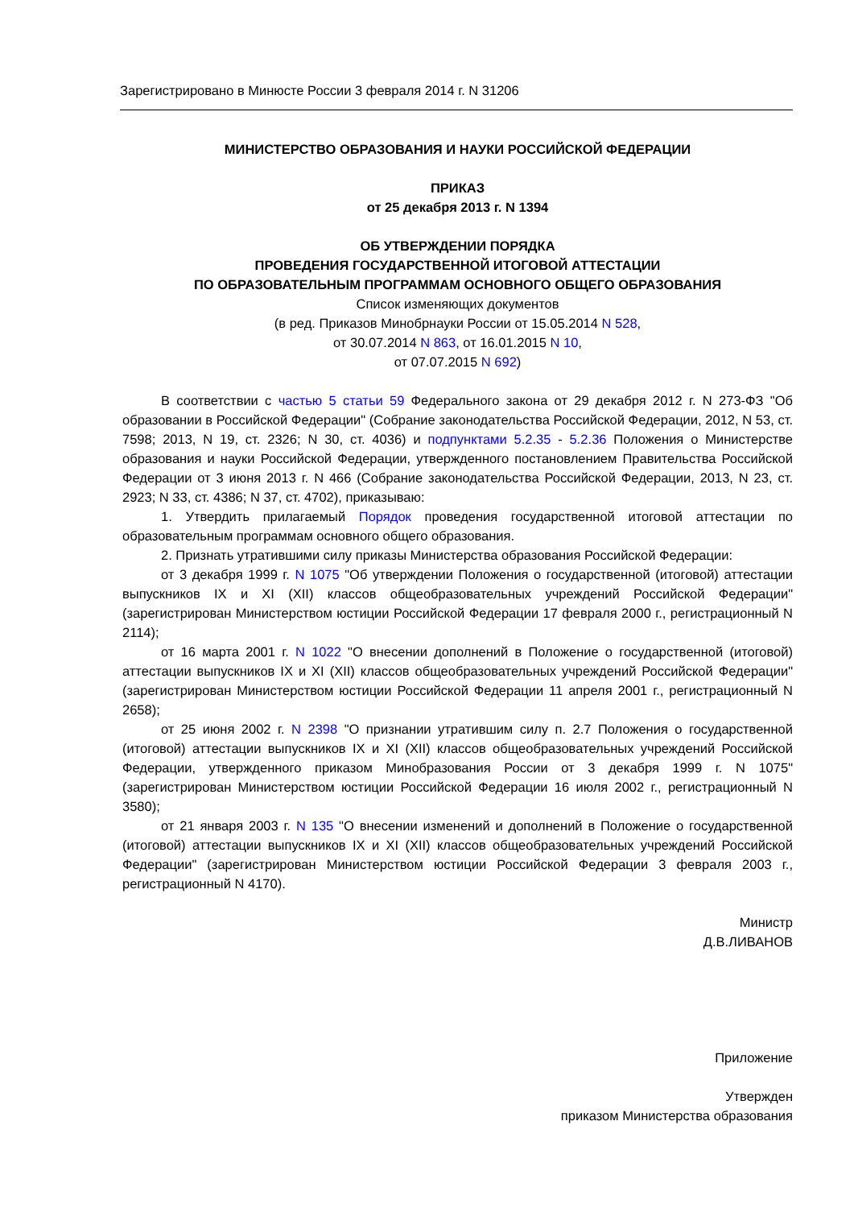Зарегистрировано в Минюсте России 3 февраля 2014 г. N 31206
МИНИСТЕРСТВО ОБРАЗОВАНИЯ И НАУКИ РОССИЙСКОЙ ФЕДЕРАЦИИ
ПРИКАЗ
от 25 декабря 2013 г. N 1394
ОБ УТВЕРЖДЕНИИ ПОРЯДКА
ПРОВЕДЕНИЯ ГОСУДАРСТВЕННОЙ ИТОГОВОЙ АТТЕСТАЦИИ
ПО ОБРАЗОВАТЕЛЬНЫМ ПРОГРАММАМ ОСНОВНОГО ОБЩЕГО ОБРАЗОВАНИЯ
Список изменяющих документов
(в ред. Приказов Минобрнауки России от 15.05.2014 N 528,
от 30.07.2014 N 863, от 16.01.2015 N 10,
от 07.07.2015 N 692)
В соответствии с частью 5 статьи 59 Федерального закона от 29 декабря 2012 г. N 273-ФЗ "Об образовании в Российской Федерации" (Собрание законодательства Российской Федерации, 2012, N 53, ст. 7598; 2013, N 19, ст. 2326; N 30, ст. 4036) и подпунктами 5.2.35 - 5.2.36 Положения о Министерстве образования и науки Российской Федерации, утвержденного постановлением Правительства Российской Федерации от 3 июня 2013 г. N 466 (Собрание законодательства Российской Федерации, 2013, N 23, ст. 2923; N 33, ст. 4386; N 37, ст. 4702), приказываю:
1. Утвердить прилагаемый Порядок проведения государственной итоговой аттестации по образовательным программам основного общего образования.
2. Признать утратившими силу приказы Министерства образования Российской Федерации:
от 3 декабря 1999 г. N 1075 "Об утверждении Положения о государственной (итоговой) аттестации выпускников IX и XI (XII) классов общеобразовательных учреждений Российской Федерации" (зарегистрирован Министерством юстиции Российской Федерации 17 февраля 2000 г., регистрационный N 2114);
от 16 марта 2001 г. N 1022 "О внесении дополнений в Положение о государственной (итоговой) аттестации выпускников IX и XI (XII) классов общеобразовательных учреждений Российской Федерации" (зарегистрирован Министерством юстиции Российской Федерации 11 апреля 2001 г., регистрационный N 2658);
от 25 июня 2002 г. N 2398 "О признании утратившим силу п. 2.7 Положения о государственной (итоговой) аттестации выпускников IX и XI (XII) классов общеобразовательных учреждений Российской Федерации, утвержденного приказом Минобразования России от 3 декабря 1999 г. N 1075" (зарегистрирован Министерством юстиции Российской Федерации 16 июля 2002 г., регистрационный N 3580);
от 21 января 2003 г. N 135 "О внесении изменений и дополнений в Положение о государственной (итоговой) аттестации выпускников IX и XI (XII) классов общеобразовательных учреждений Российской Федерации" (зарегистрирован Министерством юстиции Российской Федерации 3 февраля 2003 г., регистрационный N 4170).
Министр
Д.В.ЛИВАНОВ
Приложение
Утвержден
приказом Министерства образования